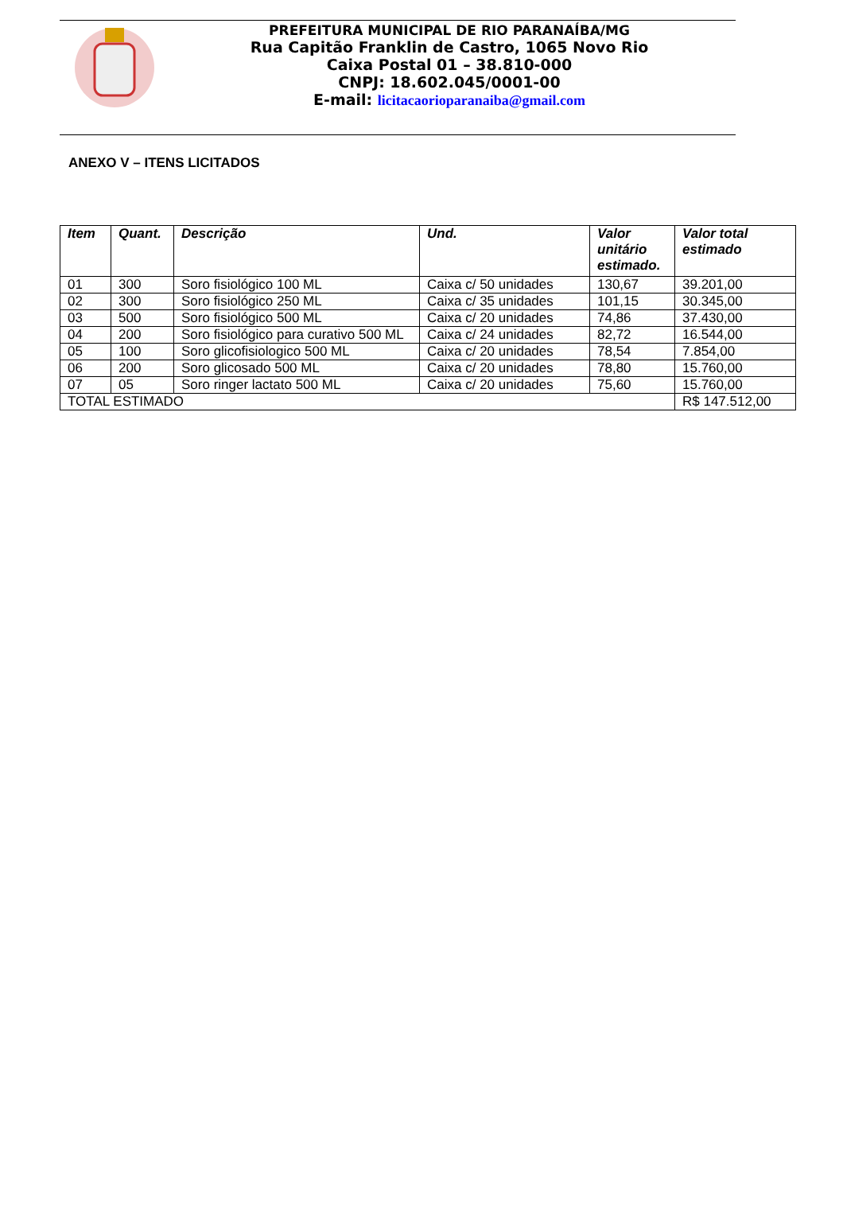PREFEITURA MUNICIPAL DE RIO PARANAÍBA/MG
Rua Capitão Franklin de Castro, 1065 Novo Rio
Caixa Postal 01 – 38.810-000
CNPJ: 18.602.045/0001-00
E-mail: licitacaorioparanaiba@gmail.com
ANEXO V – ITENS LICITADOS
| Item | Quant. | Descrição | Und. | Valor unitário estimado. | Valor total estimado |
| --- | --- | --- | --- | --- | --- |
| 01 | 300 | Soro fisiológico 100 ML | Caixa c/ 50 unidades | 130,67 | 39.201,00 |
| 02 | 300 | Soro fisiológico 250 ML | Caixa c/ 35 unidades | 101,15 | 30.345,00 |
| 03 | 500 | Soro fisiológico 500 ML | Caixa c/ 20 unidades | 74,86 | 37.430,00 |
| 04 | 200 | Soro fisiológico para curativo 500 ML | Caixa c/ 24 unidades | 82,72 | 16.544,00 |
| 05 | 100 | Soro glicofisiologico 500 ML | Caixa c/ 20 unidades | 78,54 | 7.854,00 |
| 06 | 200 | Soro glicosado 500 ML | Caixa c/ 20 unidades | 78,80 | 15.760,00 |
| 07 | 05 | Soro ringer lactato 500 ML | Caixa c/ 20 unidades | 75,60 | 15.760,00 |
| TOTAL ESTIMADO | | | | | R$ 147.512,00 |